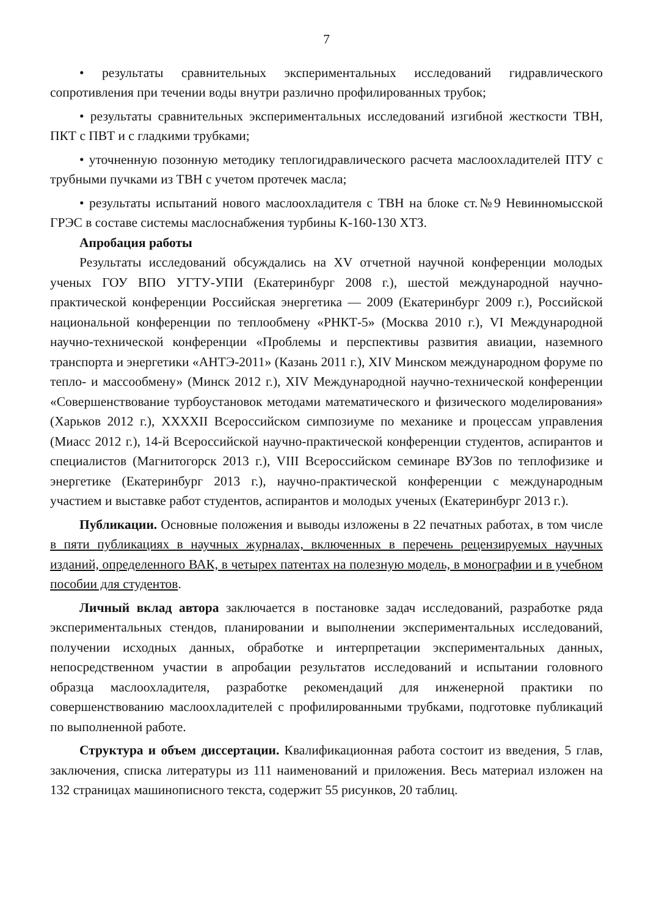7
• результаты сравнительных экспериментальных исследований гидравлического сопротивления при течении воды внутри различно профилированных трубок;
• результаты сравнительных экспериментальных исследований изгибной жесткости ТВН, ПКТ с ПВТ и с гладкими трубками;
• уточненную позонную методику теплогидравлического расчета маслоохладителей ПТУ с трубными пучками из ТВН с учетом протечек масла;
• результаты испытаний нового маслоохладителя с ТВН на блоке ст.№9 Невинномысской ГРЭС в составе системы маслоснабжения турбины К-160-130 ХТЗ.
Апробация работы
Результаты исследований обсуждались на XV отчетной научной конференции молодых ученых ГОУ ВПО УГТУ-УПИ (Екатеринбург 2008 г.), шестой международной научно-практической конференции Российская энергетика — 2009 (Екатеринбург 2009 г.), Российской национальной конференции по теплообмену «РНКТ-5» (Москва 2010 г.), VI Международной научно-технической конференции «Проблемы и перспективы развития авиации, наземного транспорта и энергетики «АНТЭ-2011» (Казань 2011 г.), XIV Минском международном форуме по тепло- и массообмену» (Минск 2012 г.), XIV Международной научно-технической конференции «Совершенствование турбоустановок методами математического и физического моделирования» (Харьков 2012 г.), XXXXII Всероссийском симпозиуме по механике и процессам управления (Миасс 2012 г.), 14-й Всероссийской научно-практической конференции студентов, аспирантов и специалистов (Магнитогорск 2013 г.), VIII Всероссийском семинаре ВУЗов по теплофизике и энергетике (Екатеринбург 2013 г.), научно-практической конференции с международным участием и выставке работ студентов, аспирантов и молодых ученых (Екатеринбург 2013 г.).
Публикации. Основные положения и выводы изложены в 22 печатных работах, в том числе в пяти публикациях в научных журналах, включенных в перечень рецензируемых научных изданий, определенного ВАК, в четырех патентах на полезную модель, в монографии и в учебном пособии для студентов.
Личный вклад автора заключается в постановке задач исследований, разработке ряда экспериментальных стендов, планировании и выполнении экспериментальных исследований, получении исходных данных, обработке и интерпретации экспериментальных данных, непосредственном участии в апробации результатов исследований и испытании головного образца маслоохладителя, разработке рекомендаций для инженерной практики по совершенствованию маслоохладителей с профилированными трубками, подготовке публикаций по выполненной работе.
Структура и объем диссертации. Квалификационная работа состоит из введения, 5 глав, заключения, списка литературы из 111 наименований и приложения. Весь материал изложен на 132 страницах машинописного текста, содержит 55 рисунков, 20 таблиц.